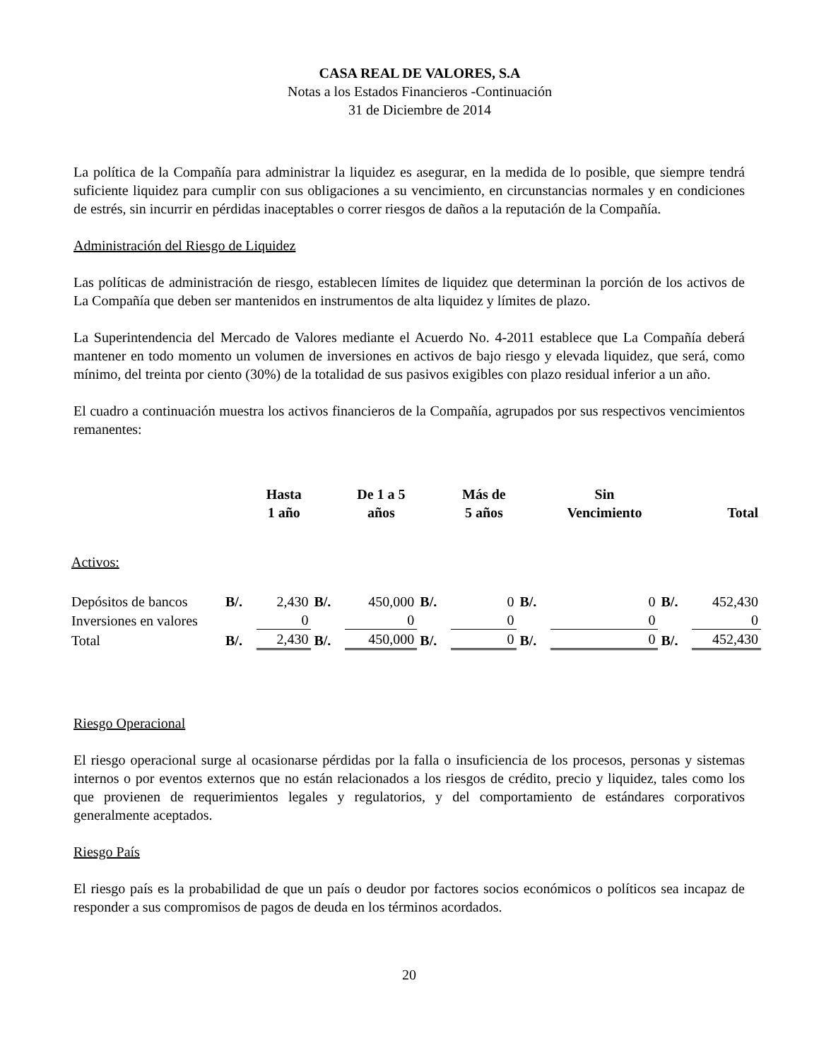CASA REAL DE VALORES, S.A
Notas a los Estados Financieros -Continuación
31 de Diciembre de 2014
La política de la Compañía para administrar la liquidez es asegurar, en la medida de lo posible, que siempre tendrá suficiente liquidez para cumplir con sus obligaciones a su vencimiento, en circunstancias normales y en condiciones de estrés, sin incurrir en pérdidas inaceptables o correr riesgos de daños a la reputación de la Compañía.
Administración del Riesgo de Liquidez
Las políticas de administración de riesgo, establecen límites de liquidez que determinan la porción de los activos de La Compañía que deben ser mantenidos en instrumentos de alta liquidez y límites de plazo.
La Superintendencia del Mercado de Valores mediante el Acuerdo No. 4-2011 establece que La Compañía deberá mantener en todo momento un volumen de inversiones en activos de bajo riesgo y elevada liquidez, que será, como mínimo, del treinta por ciento (30%) de la totalidad de sus pasivos exigibles con plazo residual inferior a un año.
El cuadro a continuación muestra los activos financieros de la Compañía, agrupados por sus respectivos vencimientos remanentes:
| | | Hasta 1 año | | De 1 a 5 años | | Más de 5 años | | Sin Vencimiento | | Total |
| --- | --- | --- | --- | --- | --- | --- | --- | --- | --- | --- |
| Activos: | | | | | | | | | | |
| Depósitos de bancos | B/. | 2,430 | B/. | 450,000 | B/. | 0 | B/. | 0 | B/. | 452,430 |
| Inversiones en valores | | 0 | | 0 | | 0 | | 0 | | 0 |
| Total | B/. | 2,430 | B/. | 450,000 | B/. | 0 | B/. | 0 | B/. | 452,430 |
Riesgo Operacional
El riesgo operacional surge al ocasionarse pérdidas por la falla o insuficiencia de los procesos, personas y sistemas internos o por eventos externos que no están relacionados a los riesgos de crédito, precio y liquidez, tales como los que provienen de requerimientos legales y regulatorios, y del comportamiento de estándares corporativos generalmente aceptados.
Riesgo País
El riesgo país es la probabilidad de que un país o deudor por factores socios económicos o políticos sea incapaz de responder a sus compromisos de pagos de deuda en los términos acordados.
20